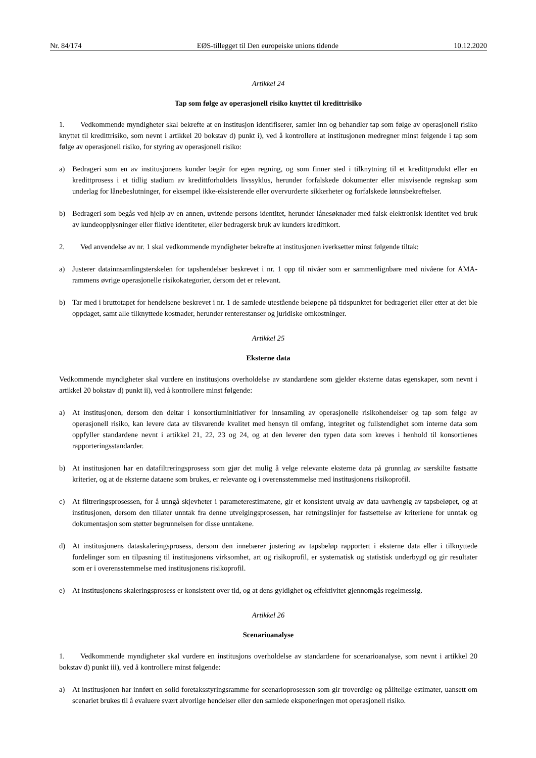Nr. 84/174 EØS-tillegget til Den europeiske unions tidende 10.12.2020
Artikkel 24
Tap som følge av operasjonell risiko knyttet til kredittrisiko
1. Vedkommende myndigheter skal bekrefte at en institusjon identifiserer, samler inn og behandler tap som følge av operasjonell risiko knyttet til kredittrisiko, som nevnt i artikkel 20 bokstav d) punkt i), ved å kontrollere at institusjonen medregner minst følgende i tap som følge av operasjonell risiko, for styring av operasjonell risiko:
a) Bedrageri som en av institusjonens kunder begår for egen regning, og som finner sted i tilknytning til et kredittprodukt eller en kredittprosess i et tidlig stadium av kredittforholdets livssyklus, herunder forfalskede dokumenter eller misvisende regnskap som underlag for lånebeslutninger, for eksempel ikke-eksisterende eller overvurderte sikkerheter og forfalskede lønnsbekreftelser.
b) Bedrageri som begås ved hjelp av en annen, uvitende persons identitet, herunder lånesøknader med falsk elektronisk identitet ved bruk av kundeopplysninger eller fiktive identiteter, eller bedragersk bruk av kunders kredittkort.
2. Ved anvendelse av nr. 1 skal vedkommende myndigheter bekrefte at institusjonen iverksetter minst følgende tiltak:
a) Justerer datainnsamlingsterskelen for tapshendelser beskrevet i nr. 1 opp til nivåer som er sammenlignbare med nivåene for AMA-rammens øvrige operasjonelle risikokategorier, dersom det er relevant.
b) Tar med i bruttotapet for hendelsene beskrevet i nr. 1 de samlede utestående beløpene på tidspunktet for bedrageriet eller etter at det ble oppdaget, samt alle tilknyttede kostnader, herunder renterestanser og juridiske omkostninger.
Artikkel 25
Eksterne data
Vedkommende myndigheter skal vurdere en institusjons overholdelse av standardene som gjelder eksterne datas egenskaper, som nevnt i artikkel 20 bokstav d) punkt ii), ved å kontrollere minst følgende:
a) At institusjonen, dersom den deltar i konsortiuminitiativer for innsamling av operasjonelle risikohendelser og tap som følge av operasjonell risiko, kan levere data av tilsvarende kvalitet med hensyn til omfang, integritet og fullstendighet som interne data som oppfyller standardene nevnt i artikkel 21, 22, 23 og 24, og at den leverer den typen data som kreves i henhold til konsortienes rapporteringsstandarder.
b) At institusjonen har en datafiltreringsprosess som gjør det mulig å velge relevante eksterne data på grunnlag av særskilte fastsatte kriterier, og at de eksterne dataene som brukes, er relevante og i overensstemmelse med institusjonens risikoprofil.
c) At filtreringsprosessen, for å unngå skjevheter i parameterestimatene, gir et konsistent utvalg av data uavhengig av tapsbeløpet, og at institusjonen, dersom den tillater unntak fra denne utvelgingsprosessen, har retningslinjer for fastsettelse av kriteriene for unntak og dokumentasjon som støtter begrunnelsen for disse unntakene.
d) At institusjonens dataskaleringsprosess, dersom den innebærer justering av tapsbeløp rapportert i eksterne data eller i tilknyttede fordelinger som en tilpasning til institusjonens virksomhet, art og risikoprofil, er systematisk og statistisk underbygd og gir resultater som er i overensstemmelse med institusjonens risikoprofil.
e) At institusjonens skaleringsprosess er konsistent over tid, og at dens gyldighet og effektivitet gjennomgås regelmessig.
Artikkel 26
Scenarioanalyse
1. Vedkommende myndigheter skal vurdere en institusjons overholdelse av standardene for scenarioanalyse, som nevnt i artikkel 20 bokstav d) punkt iii), ved å kontrollere minst følgende:
a) At institusjonen har innført en solid foretaksstyringsramme for scenarioprosessen som gir troverdige og pålitelige estimater, uansett om scenariet brukes til å evaluere svært alvorlige hendelser eller den samlede eksponeringen mot operasjonell risiko.